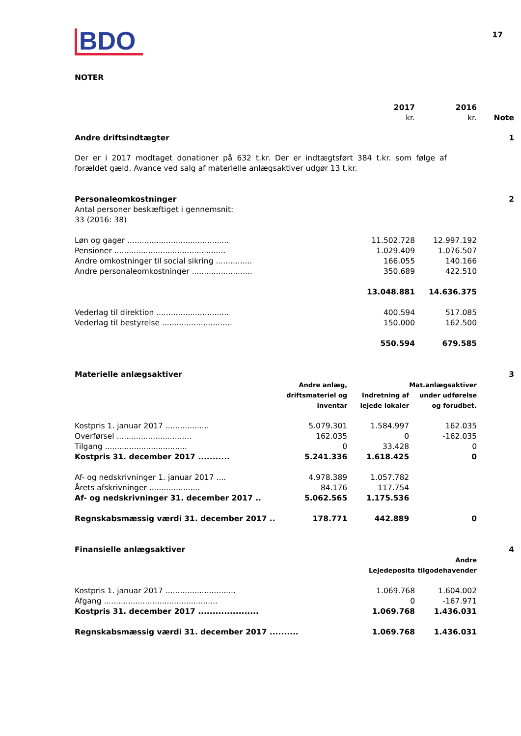17
BDO
NOTER
| | 2017 kr. | 2016 kr. | Note |
| Andre driftsindtægter | 1 |
Der er i 2017 modtaget donationer på 632 t.kr. Der er indtægtsført 384 t.kr. som følge af forældet gæld. Avance ved salg af materielle anlægsaktiver udgør 13 t.kr.
| Personaleomkostninger | | | 2 |
| Antal personer beskæftiget i gennemsnit: 33 (2016: 38) | | | |
| Løn og gager .......................................... | 11.502.728 | 12.997.192 | |
| Pensioner .............................................. | 1.029.409 | 1.076.507 | |
| Andre omkostninger til social sikring ............... | 166.055 | 140.166 | |
| Andre personaleomkostninger ......................... | 350.689 | 422.510 | |
| | 13.048.881 | 14.636.375 | |
| Vederlag til direktion .............................. | 400.594 | 517.085 | |
| Vederlag til bestyrelse ............................. | 150.000 | 162.500 | |
| | 550.594 | 679.585 | |
| Materielle anlægsaktiver | | | | 3 |
| | Andre anlæg, driftsmateriel og inventar | Indretning af lejede lokaler | Mat.anlægsaktiver under udførelse og forudbet. | |
| Kostpris 1. januar 2017 .................. | 5.079.301 | 1.584.997 | 162.035 | |
| Overførsel ............................... | 162.035 | 0 | -162.035 | |
| Tilgang .................................. | 0 | 33.428 | 0 | |
| Kostpris 31. december 2017 ........... | 5.241.336 | 1.618.425 | 0 | |
| Af- og nedskrivninger 1. januar 2017 .... | 4.978.389 | 1.057.782 | | |
| Årets afskrivninger ..................... | 84.176 | 117.754 | | |
| Af- og nedskrivninger 31. december 2017 .. | 5.062.565 | 1.175.536 | | |
| Regnskabsmæssig værdi 31. december 2017 .. | 178.771 | 442.889 | 0 | |
| Finansielle anlægsaktiver | | | 4 |
| | Lejedeposita | Andre tilgodehavender | |
| Kostpris 1. januar 2017 ............................. | 1.069.768 | 1.604.002 | |
| Afgang ............................................... | 0 | -167.971 | |
| Kostpris 31. december 2017 ..................... | 1.069.768 | 1.436.031 | |
| Regnskabsmæssig værdi 31. december 2017 .......... | 1.069.768 | 1.436.031 | |